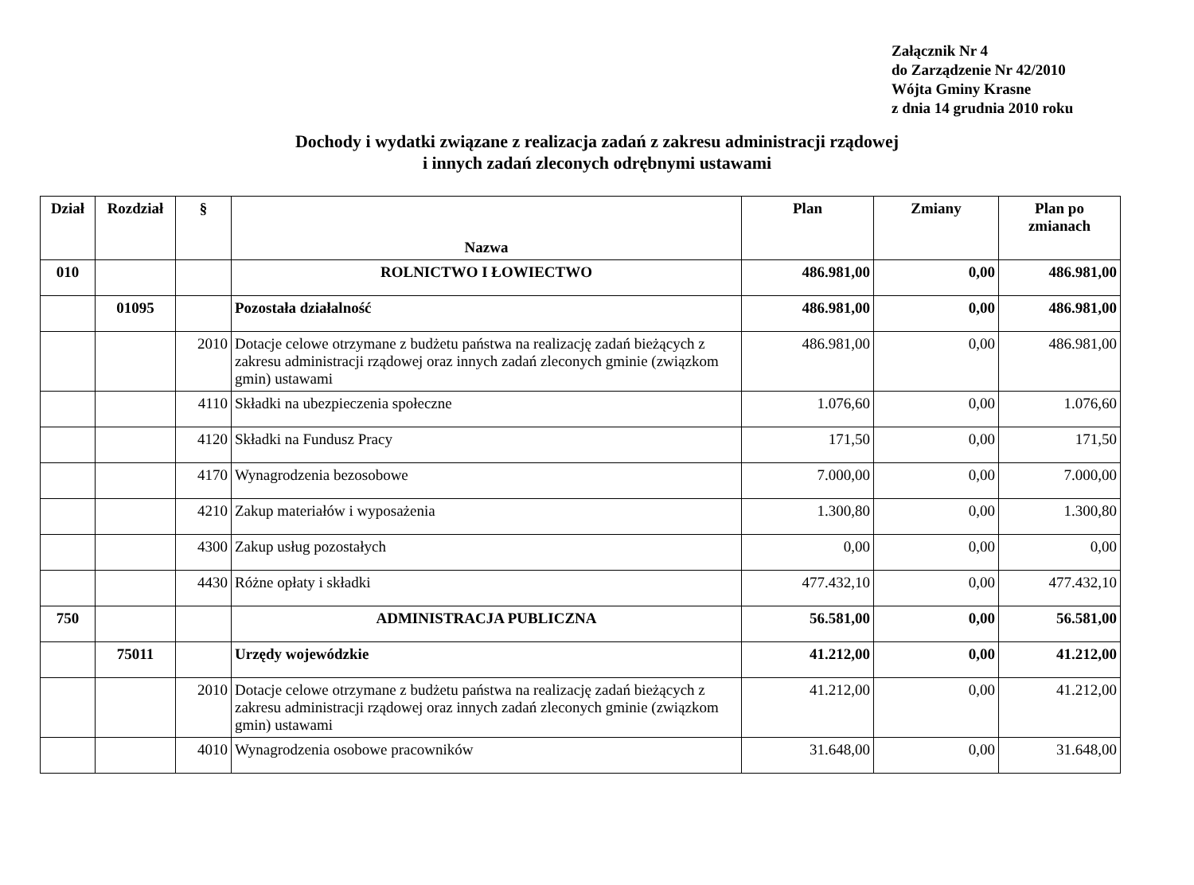Załącznik Nr 4
do Zarządzenie Nr 42/2010
Wójta Gminy Krasne
z dnia 14 grudnia 2010 roku
Dochody i wydatki związane z realizacja zadań z zakresu administracji rządowej
i innych zadań zleconych odrębnymi ustawami
| Dział | Rozdział | § | Nazwa | Plan | Zmiany | Plan po zmianach |
| --- | --- | --- | --- | --- | --- | --- |
| 010 | | | ROLNICTWO I ŁOWIECTWO | 486.981,00 | 0,00 | 486.981,00 |
| | 01095 | | Pozostała działalność | 486.981,00 | 0,00 | 486.981,00 |
| | | 2010 | Dotacje celowe otrzymane z budżetu państwa na realizację zadań bieżących z zakresu administracji rządowej oraz innych zadań zleconych gminie (związkom gmin) ustawami | 486.981,00 | 0,00 | 486.981,00 |
| | | 4110 | Składki na ubezpieczenia społeczne | 1.076,60 | 0,00 | 1.076,60 |
| | | 4120 | Składki na Fundusz Pracy | 171,50 | 0,00 | 171,50 |
| | | 4170 | Wynagrodzenia bezosobowe | 7.000,00 | 0,00 | 7.000,00 |
| | | 4210 | Zakup materiałów i wyposażenia | 1.300,80 | 0,00 | 1.300,80 |
| | | 4300 | Zakup usług pozostałych | 0,00 | 0,00 | 0,00 |
| | | 4430 | Różne opłaty i składki | 477.432,10 | 0,00 | 477.432,10 |
| 750 | | | ADMINISTRACJA PUBLICZNA | 56.581,00 | 0,00 | 56.581,00 |
| | 75011 | | Urzędy wojewódzkie | 41.212,00 | 0,00 | 41.212,00 |
| | | 2010 | Dotacje celowe otrzymane z budżetu państwa na realizację zadań bieżących z zakresu administracji rządowej oraz innych zadań zleconych gminie (związkom gmin) ustawami | 41.212,00 | 0,00 | 41.212,00 |
| | | 4010 | Wynagrodzenia osobowe pracowników | 31.648,00 | 0,00 | 31.648,00 |